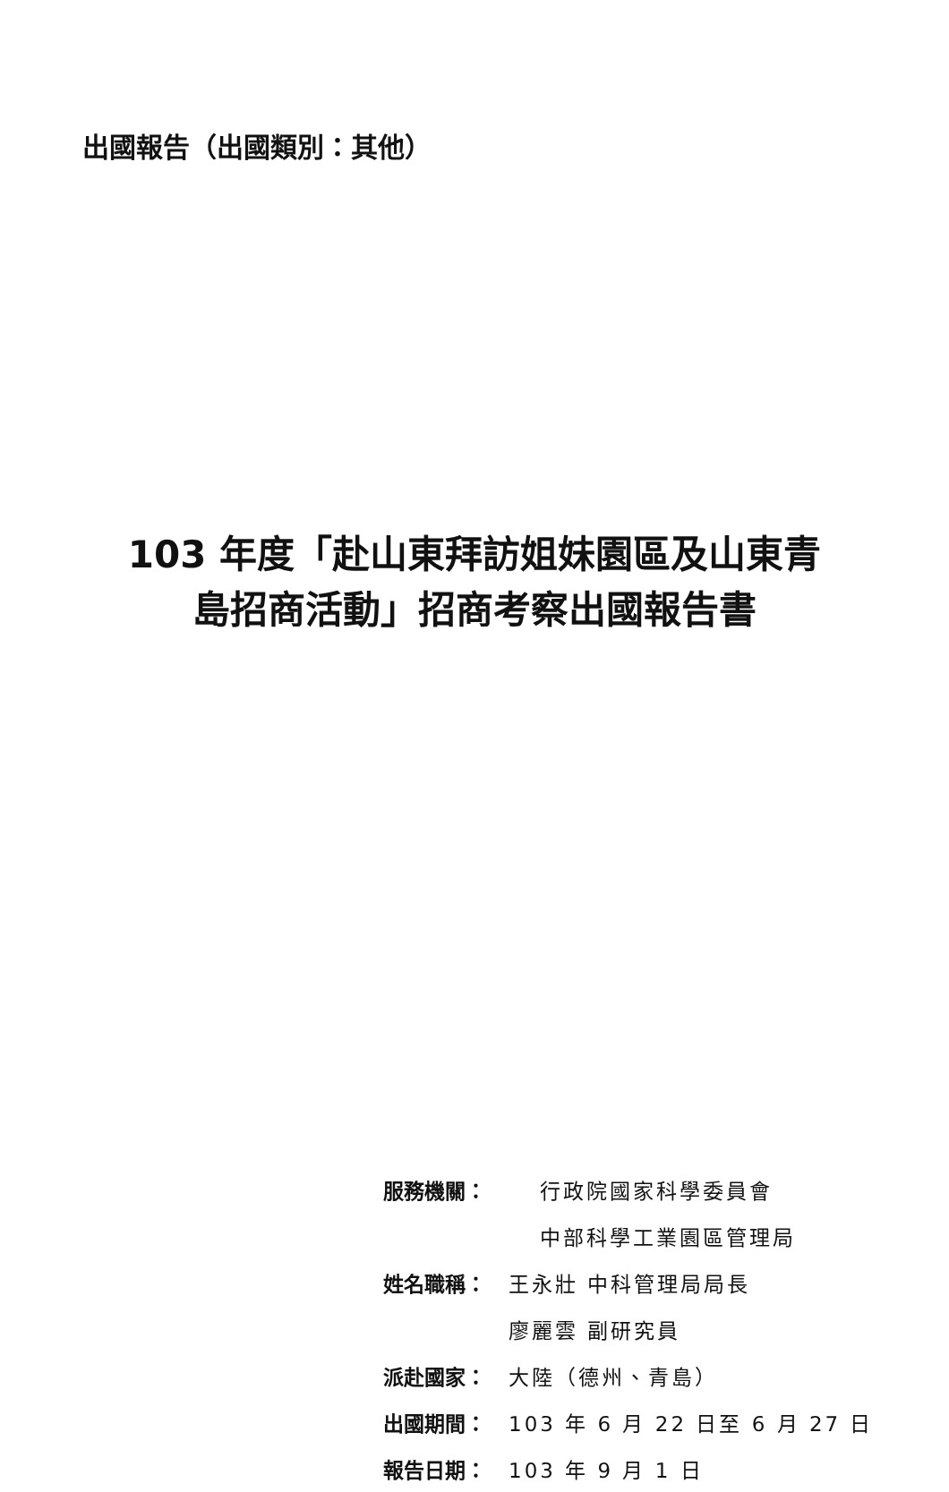出國報告（出國類別：其他）
103 年度「赴山東拜訪姐妹園區及山東青
島招商活動」招商考察出國報告書
服務機關： 行政院國家科學委員會
中部科學工業園區管理局
姓名職稱： 王永壯 中科管理局局長
廖麗雲 副研究員
派赴國家： 大陸（德州、青島）
出國期間： 103 年 6 月 22 日至 6 月 27 日
報告日期： 103 年 9 月 1 日